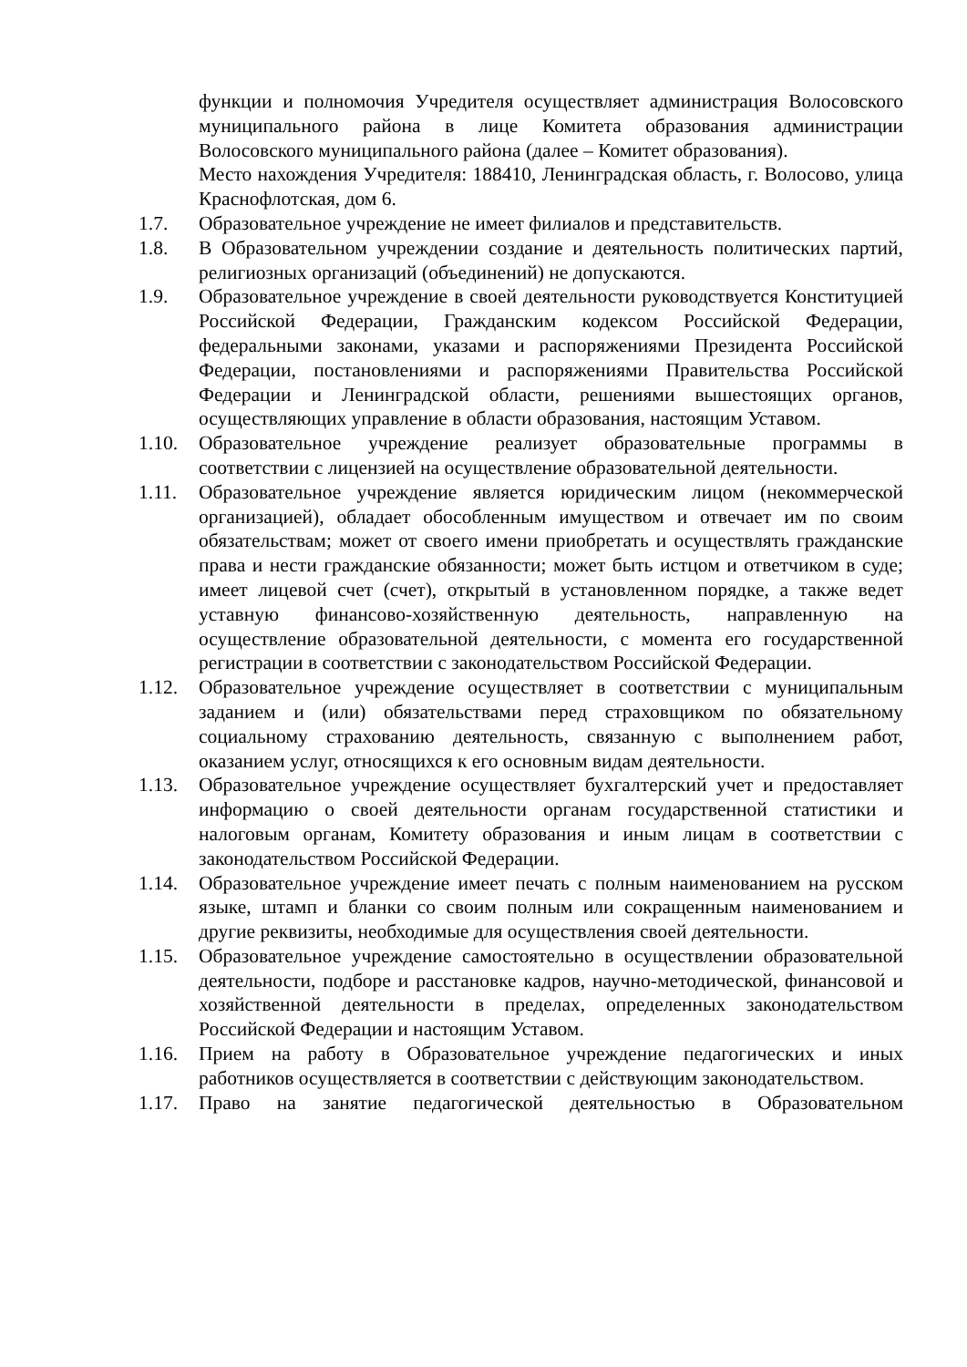функции и полномочия Учредителя осуществляет администрация Волосовского муниципального района в лице Комитета образования администрации Волосовского муниципального района (далее – Комитет образования).
Место нахождения Учредителя: 188410, Ленинградская область, г. Волосово, улица Краснофлотская, дом 6.
1.7. Образовательное учреждение не имеет филиалов и представительств.
1.8. В Образовательном учреждении создание и деятельность политических партий, религиозных организаций (объединений) не допускаются.
1.9. Образовательное учреждение в своей деятельности руководствуется Конституцией Российской Федерации, Гражданским кодексом Российской Федерации, федеральными законами, указами и распоряжениями Президента Российской Федерации, постановлениями и распоряжениями Правительства Российской Федерации и Ленинградской области, решениями вышестоящих органов, осуществляющих управление в области образования, настоящим Уставом.
1.10. Образовательное учреждение реализует образовательные программы в соответствии с лицензией на осуществление образовательной деятельности.
1.11. Образовательное учреждение является юридическим лицом (некоммерческой организацией), обладает обособленным имуществом и отвечает им по своим обязательствам; может от своего имени приобретать и осуществлять гражданские права и нести гражданские обязанности; может быть истцом и ответчиком в суде; имеет лицевой счет (счет), открытый в установленном порядке, а также ведет уставную финансово-хозяйственную деятельность, направленную на осуществление образовательной деятельности, с момента его государственной регистрации в соответствии с законодательством Российской Федерации.
1.12. Образовательное учреждение осуществляет в соответствии с муниципальным заданием и (или) обязательствами перед страховщиком по обязательному социальному страхованию деятельность, связанную с выполнением работ, оказанием услуг, относящихся к его основным видам деятельности.
1.13. Образовательное учреждение осуществляет бухгалтерский учет и предоставляет информацию о своей деятельности органам государственной статистики и налоговым органам, Комитету образования и иным лицам в соответствии с законодательством Российской Федерации.
1.14. Образовательное учреждение имеет печать с полным наименованием на русском языке, штамп и бланки со своим полным или сокращенным наименованием и другие реквизиты, необходимые для осуществления своей деятельности.
1.15. Образовательное учреждение самостоятельно в осуществлении образовательной деятельности, подборе и расстановке кадров, научно-методической, финансовой и хозяйственной деятельности в пределах, определенных законодательством Российской Федерации и настоящим Уставом.
1.16. Прием на работу в Образовательное учреждение педагогических и иных работников осуществляется в соответствии с действующим законодательством.
1.17. Право на занятие педагогической деятельностью в Образовательном